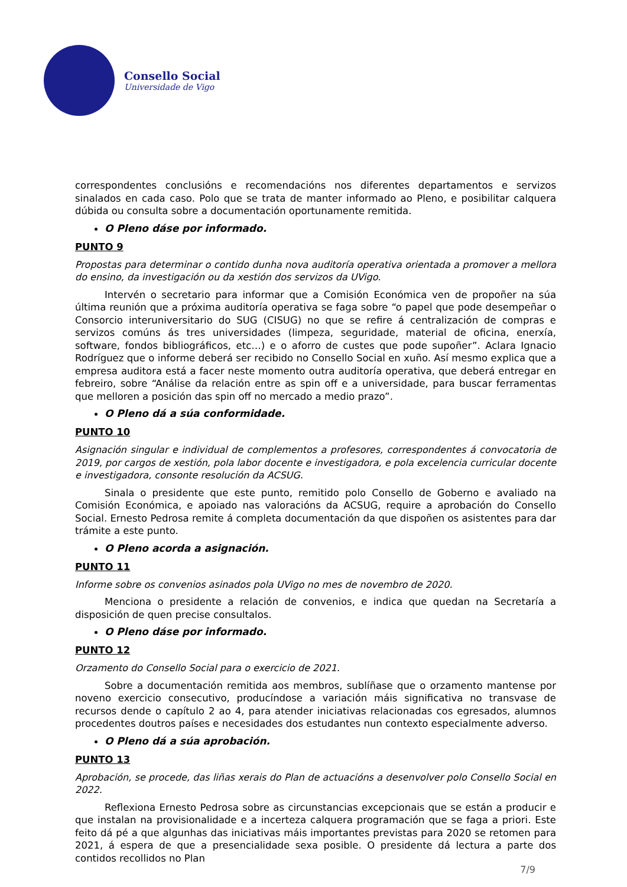Consello Social
Universidade de Vigo
correspondentes conclusións e recomendacións nos diferentes departamentos e servizos sinalados en cada caso. Polo que se trata de manter informado ao Pleno, e posibilitar calquera dúbida ou consulta sobre a documentación oportunamente remitida.
O Pleno dáse por informado.
PUNTO 9
Propostas para determinar o contido dunha nova auditoría operativa orientada a promover a mellora do ensino, da investigación ou da xestión dos servizos da UVigo.
Intervén o secretario para informar que a Comisión Económica ven de propoñer na súa última reunión que a próxima auditoría operativa se faga sobre “o papel que pode desempeñar o Consorcio interuniversitario do SUG (CISUG) no que se refire á centralización de compras e servizos comúns ás tres universidades (limpeza, seguridade, material de oficina, enerxía, software, fondos bibliográficos, etc…) e o aforro de custes que pode supoñer”. Aclara Ignacio Rodríguez que o informe deberá ser recibido no Consello Social en xuño. Así mesmo explica que a empresa auditora está a facer neste momento outra auditoría operativa, que deberá entregar en febreiro, sobre “Análise da relación entre as spin off e a universidade, para buscar ferramentas que melloren a posición das spin off no mercado a medio prazo”.
O Pleno dá a súa conformidade.
PUNTO 10
Asignación singular e individual de complementos a profesores, correspondentes á convocatoria de 2019, por cargos de xestión, pola labor docente e investigadora, e pola excelencia curricular docente e investigadora, consonte resolución da ACSUG.
Sinala o presidente que este punto, remitido polo Consello de Goberno e avaliado na Comisión Económica, e apoiado nas valoracións da ACSUG, require a aprobación do Consello Social. Ernesto Pedrosa remite á completa documentación da que dispoñen os asistentes para dar trámite a este punto.
O Pleno acorda a asignación.
PUNTO 11
Informe sobre os convenios asinados pola UVigo no mes de novembro de 2020.
Menciona o presidente a relación de convenios, e indica que quedan na Secretaría a disposición de quen precise consultalos.
O Pleno dáse por informado.
PUNTO 12
Orzamento do Consello Social para o exercicio de 2021.
Sobre a documentación remitida aos membros, sublíñase que o orzamento mantense por noveno exercicio consecutivo, producíndose a variación máis significativa no transvase de recursos dende o capítulo 2 ao 4, para atender iniciativas relacionadas cos egresados, alumnos procedentes doutros países e necesidades dos estudantes nun contexto especialmente adverso.
O Pleno dá a súa aprobación.
PUNTO 13
Aprobación, se procede, das liñas xerais do Plan de actuacións a desenvolver polo Consello Social en 2022.
Reflexiona Ernesto Pedrosa sobre as circunstancias excepcionais que se están a producir e que instalan na provisionalidade e a incerteza calquera programación que se faga a priori. Este feito dá pé a que algunhas das iniciativas máis importantes previstas para 2020 se retomen para 2021, á espera de que a presencialidade sexa posible. O presidente dá lectura a parte dos contidos recollidos no Plan
7/9